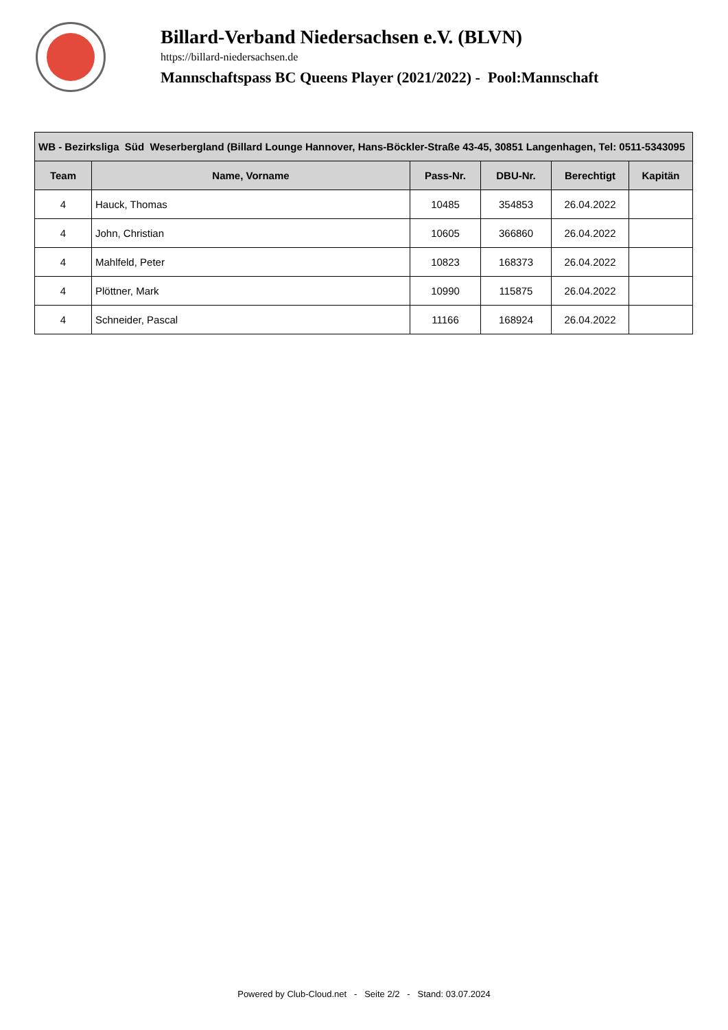Billard-Verband Niedersachsen e.V. (BLVN)
https://billard-niedersachsen.de
Mannschaftspass BC Queens Player (2021/2022) - Pool:Mannschaft
| WB - Bezirksliga Süd Weserbergland (Billard Lounge Hannover, Hans-Böckler-Straße 43-45, 30851 Langenhagen, Tel: 0511-5343095 | | | | | |
| --- | --- | --- | --- | --- | --- |
| Team | Name, Vorname | Pass-Nr. | DBU-Nr. | Berechtigt | Kapitän |
| 4 | Hauck, Thomas | 10485 | 354853 | 26.04.2022 | |
| 4 | John, Christian | 10605 | 366860 | 26.04.2022 | |
| 4 | Mahlfeld, Peter | 10823 | 168373 | 26.04.2022 | |
| 4 | Plöttner, Mark | 10990 | 115875 | 26.04.2022 | |
| 4 | Schneider, Pascal | 11166 | 168924 | 26.04.2022 | |
Powered by Club-Cloud.net - Seite 2/2 - Stand: 03.07.2024